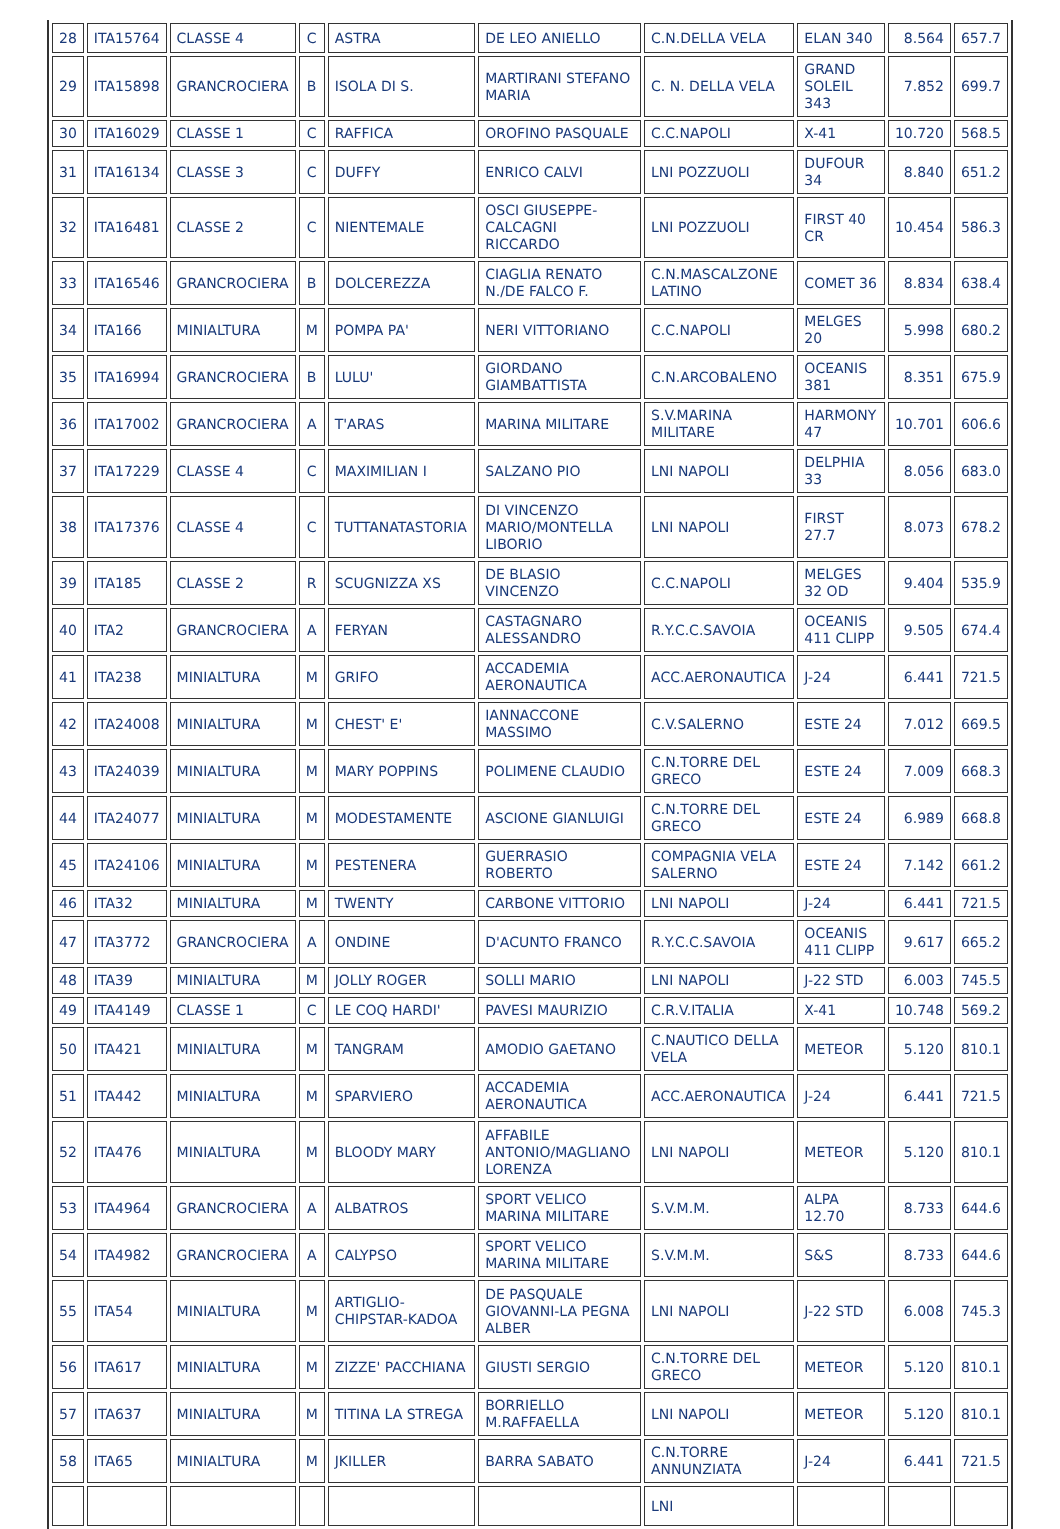| 28 | ITA15764 | CLASSE 4 | C | ASTRA | DE LEO ANIELLO | C.N.DELLA VELA | ELAN 340 | 8.564 | 657.7 |
| 29 | ITA15898 | GRANCROCIERA | B | ISOLA DI S. | MARTIRANI STEFANO MARIA | C. N. DELLA VELA | GRAND SOLEIL 343 | 7.852 | 699.7 |
| 30 | ITA16029 | CLASSE 1 | C | RAFFICA | OROFINO PASQUALE | C.C.NAPOLI | X-41 | 10.720 | 568.5 |
| 31 | ITA16134 | CLASSE 3 | C | DUFFY | ENRICO CALVI | LNI POZZUOLI | DUFOUR 34 | 8.840 | 651.2 |
| 32 | ITA16481 | CLASSE 2 | C | NIENTEMALE | OSCI GIUSEPPE-CALCAGNI RICCARDO | LNI POZZUOLI | FIRST 40 CR | 10.454 | 586.3 |
| 33 | ITA16546 | GRANCROCIERA | B | DOLCEREZZA | CIAGLIA RENATO N./DE FALCO F. | C.N.MASCALZONE LATINO | COMET 36 | 8.834 | 638.4 |
| 34 | ITA166 | MINIALTURA | M | POMPA PA' | NERI VITTORIANO | C.C.NAPOLI | MELGES 20 | 5.998 | 680.2 |
| 35 | ITA16994 | GRANCROCIERA | B | LULU' | GIORDANO GIAMBATTISTA | C.N.ARCOBALENO | OCEANIS 381 | 8.351 | 675.9 |
| 36 | ITA17002 | GRANCROCIERA | A | T'ARAS | MARINA MILITARE | S.V.MARINA MILITARE | HARMONY 47 | 10.701 | 606.6 |
| 37 | ITA17229 | CLASSE 4 | C | MAXIMILIAN I | SALZANO PIO | LNI NAPOLI | DELPHIA 33 | 8.056 | 683.0 |
| 38 | ITA17376 | CLASSE 4 | C | TUTTANATASTORIA | DI VINCENZO MARIO/MONTELLA LIBORIO | LNI NAPOLI | FIRST 27.7 | 8.073 | 678.2 |
| 39 | ITA185 | CLASSE 2 | R | SCUGNIZZA XS | DE BLASIO VINCENZO | C.C.NAPOLI | MELGES 32 OD | 9.404 | 535.9 |
| 40 | ITA2 | GRANCROCIERA | A | FERYAN | CASTAGNARO ALESSANDRO | R.Y.C.C.SAVOIA | OCEANIS 411 CLIPP | 9.505 | 674.4 |
| 41 | ITA238 | MINIALTURA | M | GRIFO | ACCADEMIA AERONAUTICA | ACC.AERONAUTICA | J-24 | 6.441 | 721.5 |
| 42 | ITA24008 | MINIALTURA | M | CHEST' E' | IANNACCONE MASSIMO | C.V.SALERNO | ESTE 24 | 7.012 | 669.5 |
| 43 | ITA24039 | MINIALTURA | M | MARY POPPINS | POLIMENE CLAUDIO | C.N.TORRE DEL GRECO | ESTE 24 | 7.009 | 668.3 |
| 44 | ITA24077 | MINIALTURA | M | MODESTAMENTE | ASCIONE GIANLUIGI | C.N.TORRE DEL GRECO | ESTE 24 | 6.989 | 668.8 |
| 45 | ITA24106 | MINIALTURA | M | PESTENERA | GUERRASIO ROBERTO | COMPAGNIA VELA SALERNO | ESTE 24 | 7.142 | 661.2 |
| 46 | ITA32 | MINIALTURA | M | TWENTY | CARBONE VITTORIO | LNI NAPOLI | J-24 | 6.441 | 721.5 |
| 47 | ITA3772 | GRANCROCIERA | A | ONDINE | D'ACUNTO FRANCO | R.Y.C.C.SAVOIA | OCEANIS 411 CLIPP | 9.617 | 665.2 |
| 48 | ITA39 | MINIALTURA | M | JOLLY ROGER | SOLLI MARIO | LNI NAPOLI | J-22 STD | 6.003 | 745.5 |
| 49 | ITA4149 | CLASSE 1 | C | LE COQ HARDI' | PAVESI MAURIZIO | C.R.V.ITALIA | X-41 | 10.748 | 569.2 |
| 50 | ITA421 | MINIALTURA | M | TANGRAM | AMODIO GAETANO | C.NAUTICO DELLA VELA | METEOR | 5.120 | 810.1 |
| 51 | ITA442 | MINIALTURA | M | SPARVIERO | ACCADEMIA AERONAUTICA | ACC.AERONAUTICA | J-24 | 6.441 | 721.5 |
| 52 | ITA476 | MINIALTURA | M | BLOODY MARY | AFFABILE ANTONIO/MAGLIANO LORENZA | LNI NAPOLI | METEOR | 5.120 | 810.1 |
| 53 | ITA4964 | GRANCROCIERA | A | ALBATROS | SPORT VELICO MARINA MILITARE | S.V.M.M. | ALPA 12.70 | 8.733 | 644.6 |
| 54 | ITA4982 | GRANCROCIERA | A | CALYPSO | SPORT VELICO MARINA MILITARE | S.V.M.M. | S&S | 8.733 | 644.6 |
| 55 | ITA54 | MINIALTURA | M | ARTIGLIO-CHIPSTAR-KADOA | DE PASQUALE GIOVANNI-LA PEGNA ALBER | LNI NAPOLI | J-22 STD | 6.008 | 745.3 |
| 56 | ITA617 | MINIALTURA | M | ZIZZE' PACCHIANA | GIUSTI SERGIO | C.N.TORRE DEL GRECO | METEOR | 5.120 | 810.1 |
| 57 | ITA637 | MINIALTURA | M | TITINA LA STREGA | BORRIELLO M.RAFFAELLA | LNI NAPOLI | METEOR | 5.120 | 810.1 |
| 58 | ITA65 | MINIALTURA | M | JKILLER | BARRA SABATO | C.N.TORRE ANNUNZIATA | J-24 | 6.441 | 721.5 |
| | | | | | | LNI | | | |